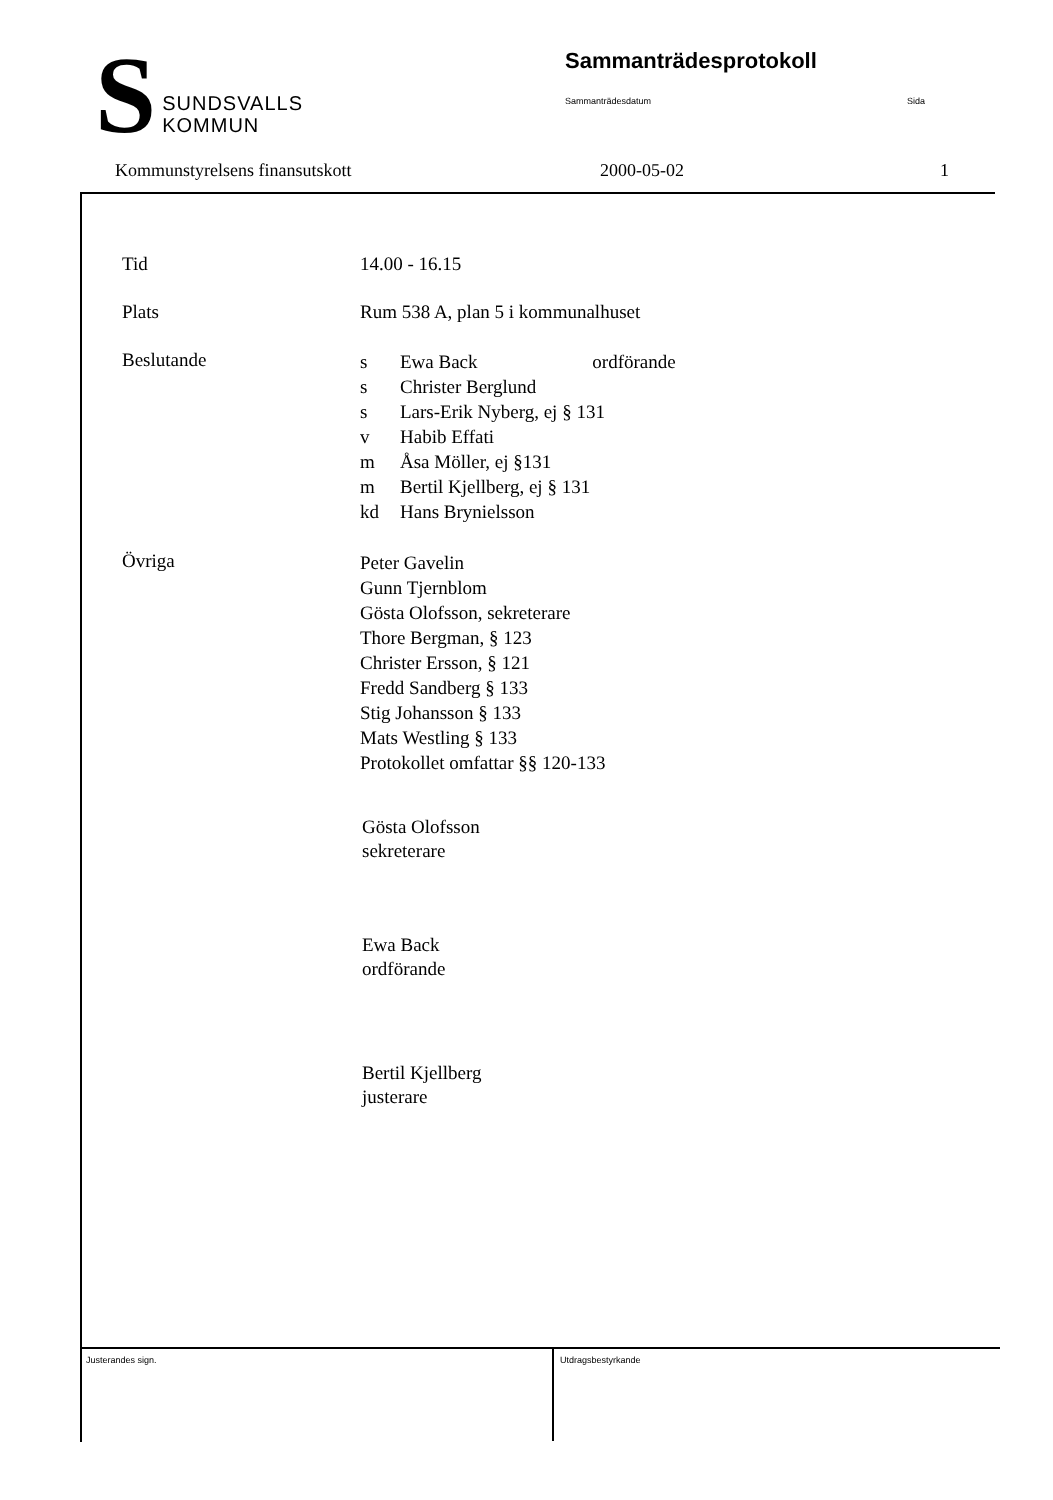S
SUNDSVALLS
KOMMUN
Sammanträdesprotokoll
Sammanträdesdatum Sida
Kommunstyrelsens finansutskott 2000-05-02 1
Tid 14.00 - 16.15
Plats Rum 538 A, plan 5 i kommunalhuset
Beslutande
s Ewa Back ordförande
s Christer Berglund
s Lars-Erik Nyberg, ej § 131
v Habib Effati
m Åsa Möller, ej §131
m Bertil Kjellberg, ej § 131
kd Hans Brynielsson
Övriga
Peter Gavelin
Gunn Tjernblom
Gösta Olofsson, sekreterare
Thore Bergman, § 123
Christer Ersson, § 121
Fredd Sandberg § 133
Stig Johansson § 133
Mats Westling § 133
Protokollet omfattar §§ 120-133
Gösta Olofsson
sekreterare
Ewa Back
ordförande
Bertil Kjellberg
justerare
Justerandes sign.
Utdragsbestyrkande